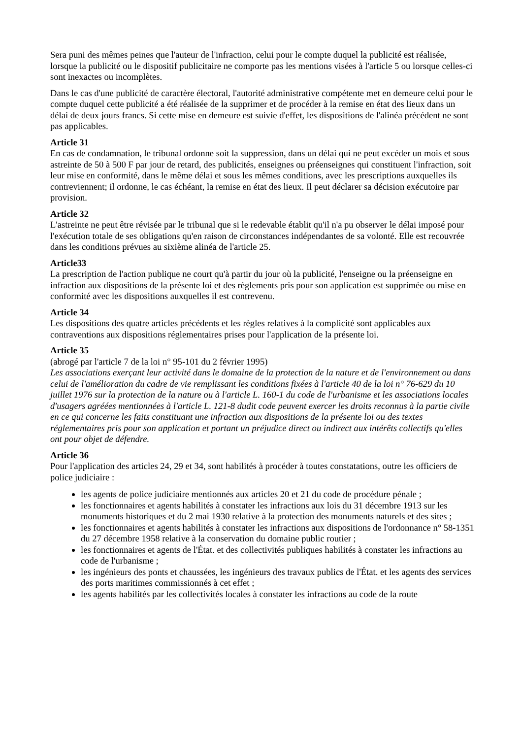Sera puni des mêmes peines que l'auteur de l'infraction, celui pour le compte duquel la publicité est réalisée, lorsque la publicité ou le dispositif publicitaire ne comporte pas les mentions visées à l'article 5 ou lorsque celles-ci sont inexactes ou incomplètes.
Dans le cas d'une publicité de caractère électoral, l'autorité administrative compétente met en demeure celui pour le compte duquel cette publicité a été réalisée de la supprimer et de procéder à la remise en état des lieux dans un délai de deux jours francs. Si cette mise en demeure est suivie d'effet, les dispositions de l'alinéa précédent ne sont pas applicables.
Article 31
En cas de condamnation, le tribunal ordonne soit la suppression, dans un délai qui ne peut excéder un mois et sous astreinte de 50 à 500 F par jour de retard, des publicités, enseignes ou préenseignes qui constituent l'infraction, soit leur mise en conformité, dans le même délai et sous les mêmes conditions, avec les prescriptions auxquelles ils contreviennent; il ordonne, le cas échéant, la remise en état des lieux. Il peut déclarer sa décision exécutoire par provision.
Article 32
L'astreinte ne peut être révisée par le tribunal que si le redevable établit qu'il n'a pu observer le délai imposé pour l'exécution totale de ses obligations qu'en raison de circonstances indépendantes de sa volonté. Elle est recouvrée dans les conditions prévues au sixième alinéa de l'article 25.
Article33
La prescription de l'action publique ne court qu'à partir du jour où la publicité, l'enseigne ou la préenseigne en infraction aux dispositions de la présente loi et des règlements pris pour son application est supprimée ou mise en conformité avec les dispositions auxquelles il est contrevenu.
Article 34
Les dispositions des quatre articles précédents et les règles relatives à la complicité sont applicables aux contraventions aux dispositions réglementaires prises pour l'application de la présente loi.
Article 35
(abrogé par l'article 7 de la loi n° 95-101 du 2 février 1995)
Les associations exerçant leur activité dans le domaine de la protection de la nature et de l'environnement ou dans celui de l'amélioration du cadre de vie remplissant les conditions fixées à l'article 40 de la loi n° 76-629 du 10 juillet 1976 sur la protection de la nature ou à l'article L. 160-1 du code de l'urbanisme et les associations locales d'usagers agréées mentionnées à l'article L. 121-8 dudit code peuvent exercer les droits reconnus à la partie civile en ce qui concerne les faits constituant une infraction aux dispositions de la présente loi ou des textes réglementaires pris pour son application et portant un préjudice direct ou indirect aux intérêts collectifs qu'elles ont pour objet de défendre.
Article 36
Pour l'application des articles 24, 29 et 34, sont habilités à procéder à toutes constatations, outre les officiers de police judiciaire :
les agents de police judiciaire mentionnés aux articles 20 et 21 du code de procédure pénale ;
les fonctionnaires et agents habilités à constater les infractions aux lois du 31 décembre 1913 sur les monuments historiques et du 2 mai 1930 relative à la protection des monuments naturels et des sites ;
les fonctionnaires et agents habilités à constater les infractions aux dispositions de l'ordonnance n° 58-1351 du 27 décembre 1958 relative à la conservation du domaine public routier ;
les fonctionnaires et agents de l'État. et des collectivités publiques habilités à constater les infractions au code de l'urbanisme ;
les ingénieurs des ponts et chaussées, les ingénieurs des travaux publics de l'État. et les agents des services des ports maritimes commissionnés à cet effet ;
les agents habilités par les collectivités locales à constater les infractions au code de la route